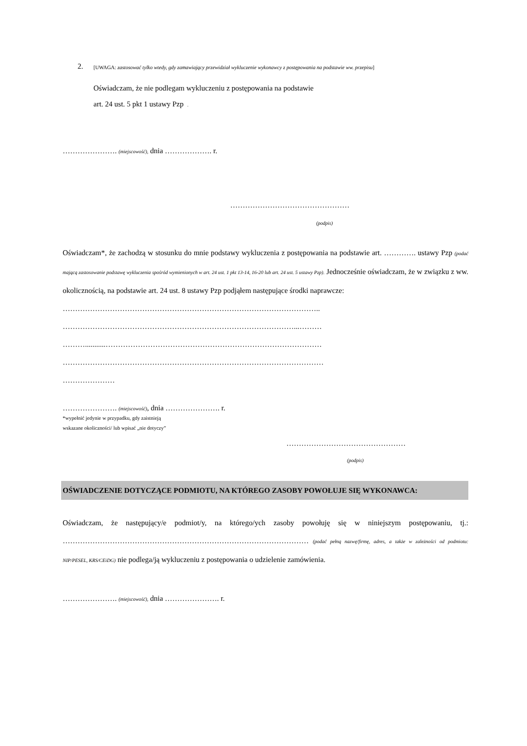2.
[UWAGA: zastosować tylko wtedy, gdy zamawiający przewidział wykluczenie wykonawcy z postępowania na podstawie ww. przepisu]
Oświadczam, że nie podlegam wykluczeniu z postępowania na podstawie
art. 24 ust. 5 pkt 1 ustawy Pzp .
…………………. (miejscowość), dnia ………………. r.
…………………………………………
(podpis)
Oświadczam*, że zachodzą w stosunku do mnie podstawy wykluczenia z postępowania na podstawie art. …………. ustawy Pzp (podać mającą zastosowanie podstawę wykluczenia spośród wymienionych w art. 24 ust. 1 pkt 13-14, 16-20 lub art. 24 ust. 5 ustawy Pzp). Jednocześnie oświadczam, że w związku z ww. okolicznością, na podstawie art. 24 ust. 8 ustawy Pzp podjąłem następujące środki naprawcze:
…………………………………………………………………………………………..
…………………………………………………………………………………...………
………...........……………………………………………………………………………
……………………………………………………………………………………………
…………………
…………………. (miejscowość), dnia …………………. r.
*wypełnić jedynie w przypadku, gdy zaistnieją
wskazane okoliczności/ lub wpisać „nie dotyczy”
…………………………………………
(podpis)
OŚWIADCZENIE DOTYCZĄCE PODMIOTU, NA KTÓREGO ZASOBY POWOŁUJE SIĘ WYKONAWCA:
Oświadczam, że następujący/e podmiot/y, na którego/ych zasoby powołuję się w niniejszym postępowaniu, tj.: ……………………………………………………………………………………… (podać pełną nazwę/firmę, adres, a także w zależności od podmiotu: NIP/PESEL, KRS/CEiDG) nie podlega/ją wykluczeniu z postępowania o udzielenie zamówienia.
…………………. (miejscowość), dnia …………………. r.